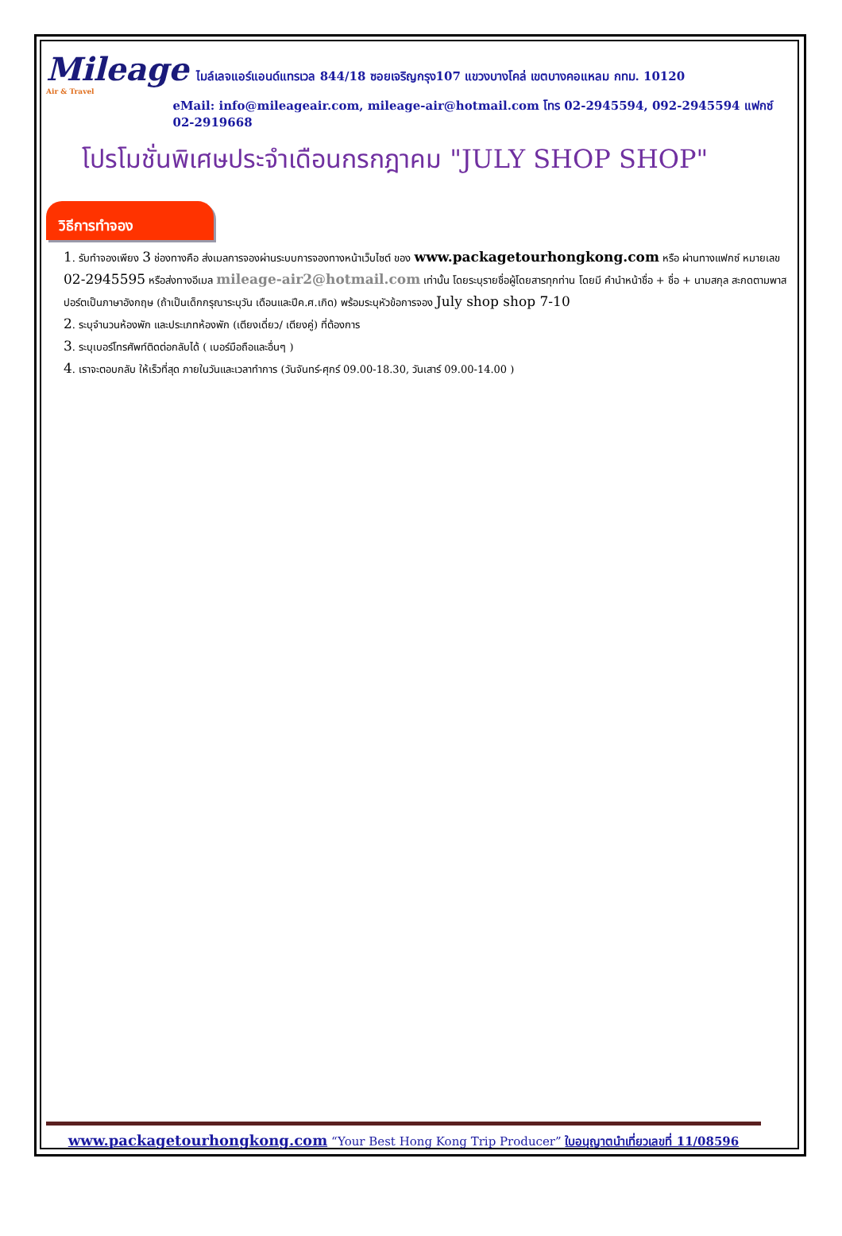Mileage
Air & Travel
ไมล์เลจแอร์แอนด์แทรเวล 844/18 ซอยเจริญกรุง107 แขวงบางโคล่ เขตบางคอแหลม กทม. 10120
eMail: info@mileageair.com, mileage-air@hotmail.com โทร 02-2945594, 092-2945594 แฟกซ์ 02-2919668
โปรโมชั่นพิเศษประจำเดือนกรกฎาคม "JULY SHOP SHOP"
วิธีการทำจอง
1. รับทำจองเพียง 3 ช่องทางคือ ส่งเมลการจองผ่านระบบการจองทางหน้าเว็บไซต์ ของ www.packagetourhongkong.com หรือ ผ่านทางแฟกซ์ หมายเลข 02-2945595 หรือส่งทางอีเมล mileage-air2@hotmail.com เท่านั้น โดยระบุรายชื่อผู้โดยสารทุกท่าน โดยมี คำนำหน้าชื่อ + ชื่อ + นามสกุล สะกดตามพาสปอร์ตเป็นภาษาอังกฤษ (ถ้าเป็นเด็กกรุณาระบุวัน เดือนและปีค.ศ.เกิด) พร้อมระบุหัวข้อการจอง July shop shop 7-10
2. ระบุจำนวนห้องพัก และประเภทห้องพัก (เตียงเดี่ยว/ เตียงคู่) ที่ต้องการ
3. ระบุเบอร์โทรศัพท์ติดต่อกลับได้ ( เบอร์มือถือและอื่นๆ )
4. เราจะตอบกลับ ให้เร็วที่สุด ภายในวันและเวลาทำการ (วันจันทร์-ศุกร์ 09.00-18.30, วันเสาร์ 09.00-14.00 )
www.packagetourhongkong.com “Your Best Hong Kong Trip Producer” ใบอนุญาตนำเที่ยวเลขที่ 11/08596